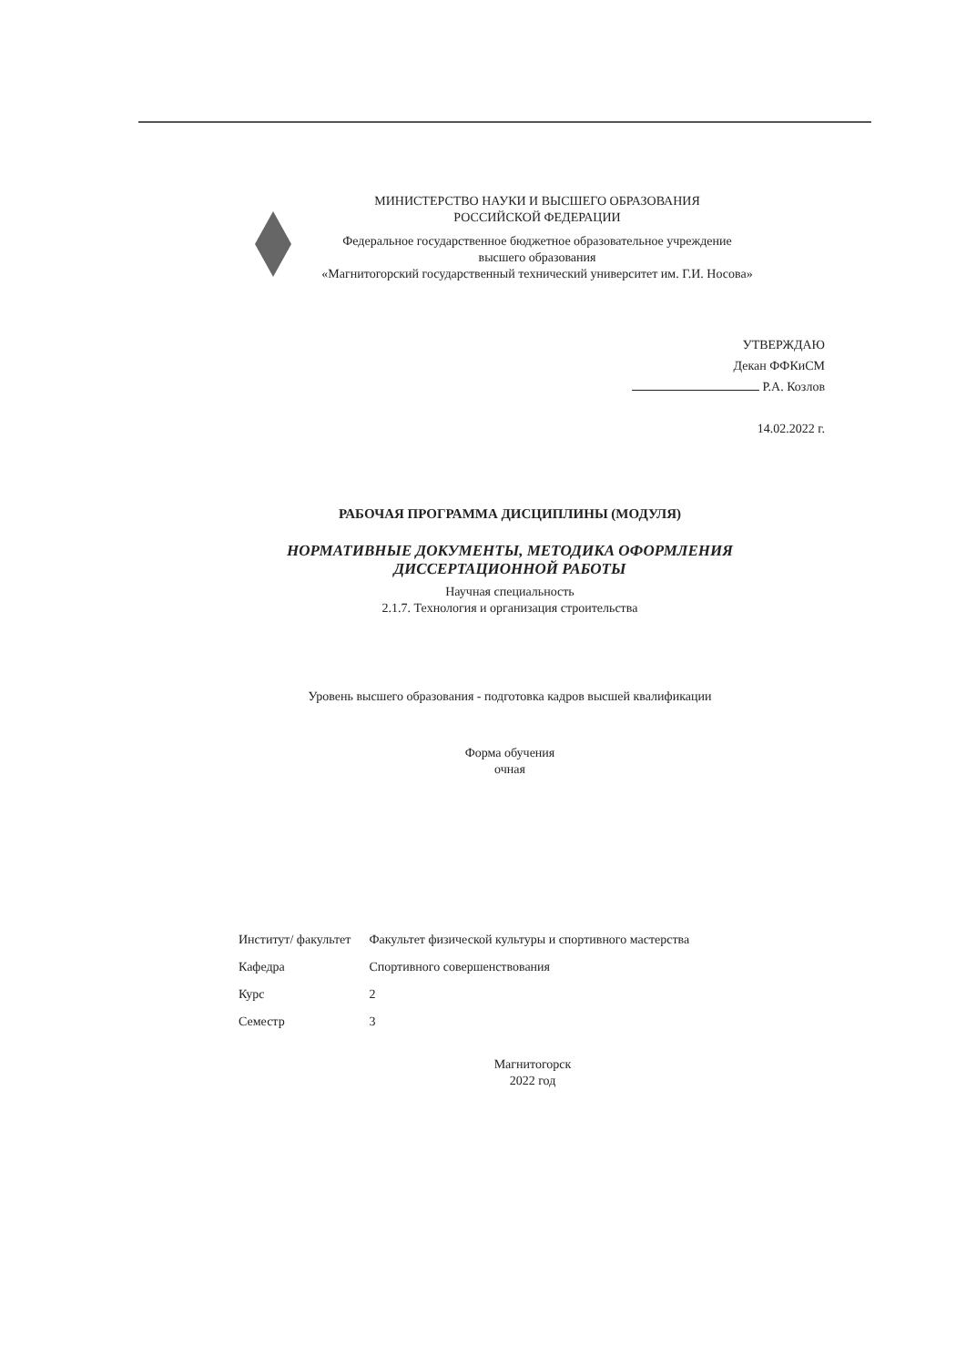МИНИСТЕРСТВО НАУКИ И ВЫСШЕГО ОБРАЗОВАНИЯ
РОССИЙСКОЙ ФЕДЕРАЦИИ
Федеральное государственное бюджетное образовательное учреждение
высшего образования
«Магнитогорский государственный технический университет им. Г.И. Носова»
УТВЕРЖДАЮ
Декан ФФКиСМ
Р.А. Козлов
14.02.2022 г.
РАБОЧАЯ ПРОГРАММА ДИСЦИПЛИНЫ (МОДУЛЯ)
НОРМАТИВНЫЕ ДОКУМЕНТЫ, МЕТОДИКА ОФОРМЛЕНИЯ
ДИССЕРТАЦИОННОЙ РАБОТЫ
Научная специальность
2.1.7. Технология и организация строительства
Уровень высшего образования - подготовка кадров высшей квалификации
Форма обучения
очная
| Институт/ факультет | Факультет физической культуры и спортивного мастерства |
| Кафедра | Спортивного совершенствования |
| Курс | 2 |
| Семестр | 3 |
Магнитогорск
2022 год